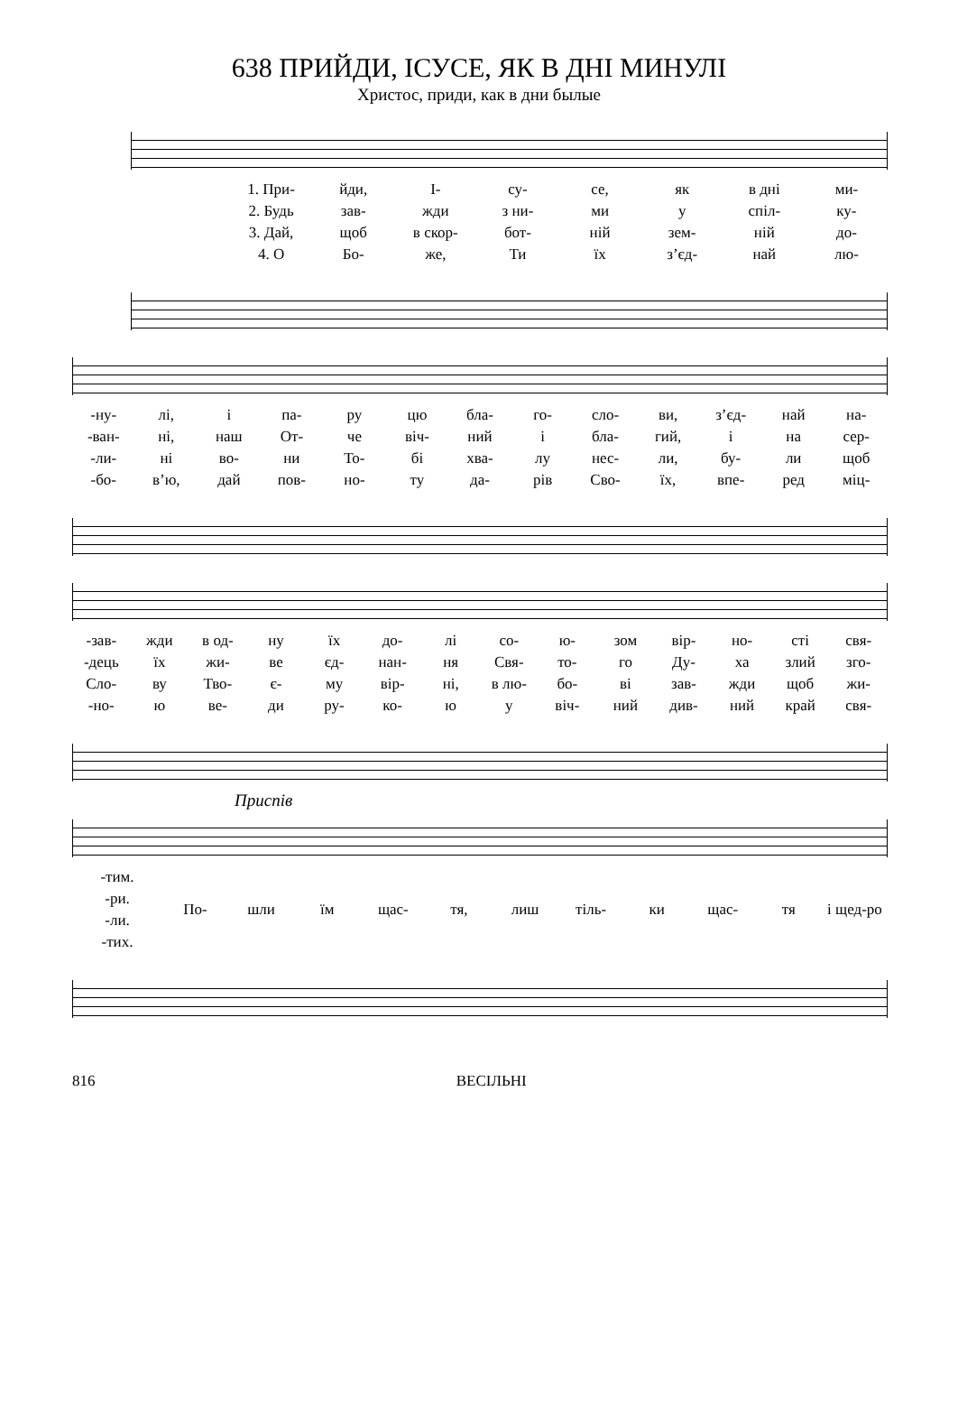638 ПРИЙДИ, ІСУСЕ, ЯК В ДНІ МИНУЛІ
Христос, приди, как в дни былые
1. При- йди, І- су- се, як в дні ми- 2. Будь зав- жди з ни- ми у спіл- ку- 3. Дай, щоб в скор- бот- ній зем- ній до- 4. О Бо- же, Ти їх з’єд- най лю-
-ну- лі, і па- ру цю бла- го- сло- ви, з’єд- най на- -ван- ні, наш От- че віч- ний і бла- гий, і на сер- -ли- ні во- ни То- бі хва- лу нес- ли, бу- ли щоб -бо- в’ю, дай пов- но- ту да- рів Сво- їх, впе- ред міц-
-зав- жди в од- ну їх до- лі со- ю- зом вір- но- сті свя- -дець їх жи- ве єд- нан- ня Свя- то- го Ду- ха злий зго- Сло- ву Тво- є- му вір- ні, в лю- бо- ві зав- жди щоб жи- -но- ю ве- ди ру- ко- ю у віч- ний див- ний край свя-
Приспів
-тим.
-ри.
-ли.
-тих.
По- шли їм щас- тя, лиш тіль- ки щас- тя і щед-ро
816 ВЕСІЛЬНІ